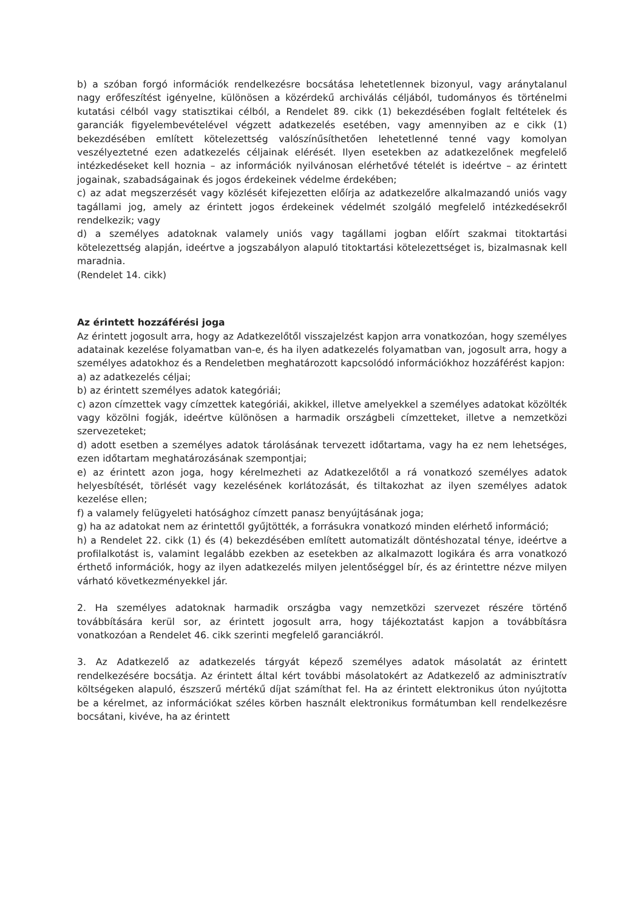b) a szóban forgó információk rendelkezésre bocsátása lehetetlennek bizonyul, vagy aránytalanul nagy erőfeszítést igényelne, különösen a közérdekű archiválás céljából, tudományos és történelmi kutatási célból vagy statisztikai célból, a Rendelet 89. cikk (1) bekezdésében foglalt feltételek és garanciák figyelembevételével végzett adatkezelés esetében, vagy amennyiben az e cikk (1) bekezdésében említett kötelezettség valószínűsíthetően lehetetlenné tenné vagy komolyan veszélyeztetné ezen adatkezelés céljainak elérését. Ilyen esetekben az adatkezelőnek megfelelő intézkedéseket kell hoznia – az információk nyilvánosan elérhetővé tételét is ideértve – az érintett jogainak, szabadságainak és jogos érdekeinek védelme érdekében;
c) az adat megszerzését vagy közlését kifejezetten előírja az adatkezelőre alkalmazandó uniós vagy tagállami jog, amely az érintett jogos érdekeinek védelmét szolgáló megfelelő intézkedésekről rendelkezik; vagy
d) a személyes adatoknak valamely uniós vagy tagállami jogban előírt szakmai titoktartási kötelezettség alapján, ideértve a jogszabályon alapuló titoktartási kötelezettséget is, bizalmasnak kell maradnia.
(Rendelet 14. cikk)
Az érintett hozzáférési joga
Az érintett jogosult arra, hogy az Adatkezelőtől visszajelzést kapjon arra vonatkozóan, hogy személyes adatainak kezelése folyamatban van-e, és ha ilyen adatkezelés folyamatban van, jogosult arra, hogy a személyes adatokhoz és a Rendeletben meghatározott kapcsolódó információkhoz hozzáférést kapjon:
a) az adatkezelés céljai;
b) az érintett személyes adatok kategóriái;
c) azon címzettek vagy címzettek kategóriái, akikkel, illetve amelyekkel a személyes adatokat közölték vagy közölni fogják, ideértve különösen a harmadik országbeli címzetteket, illetve a nemzetközi szervezeteket;
d) adott esetben a személyes adatok tárolásának tervezett időtartama, vagy ha ez nem lehetséges, ezen időtartam meghatározásának szempontjai;
e) az érintett azon joga, hogy kérelmezheti az Adatkezelőtől a rá vonatkozó személyes adatok helyesbítését, törlését vagy kezelésének korlátozását, és tiltakozhat az ilyen személyes adatok kezelése ellen;
f) a valamely felügyeleti hatósághoz címzett panasz benyújtásának joga;
g) ha az adatokat nem az érintettől gyűjtötték, a forrásukra vonatkozó minden elérhető információ;
h) a Rendelet 22. cikk (1) és (4) bekezdésében említett automatizált döntéshozatal ténye, ideértve a profilalkotást is, valamint legalább ezekben az esetekben az alkalmazott logikára és arra vonatkozó érthető információk, hogy az ilyen adatkezelés milyen jelentőséggel bír, és az érintettre nézve milyen várható következményekkel jár.
2. Ha személyes adatoknak harmadik országba vagy nemzetközi szervezet részére történő továbbítására kerül sor, az érintett jogosult arra, hogy tájékoztatást kapjon a továbbításra vonatkozóan a Rendelet 46. cikk szerinti megfelelő garanciákról.
3. Az Adatkezelő az adatkezelés tárgyát képező személyes adatok másolatát az érintett rendelkezésére bocsátja. Az érintett által kért további másolatokért az Adatkezelő az adminisztratív költségeken alapuló, észszerű mértékű díjat számíthat fel. Ha az érintett elektronikus úton nyújtotta be a kérelmet, az információkat széles körben használt elektronikus formátumban kell rendelkezésre bocsátani, kivéve, ha az érintett